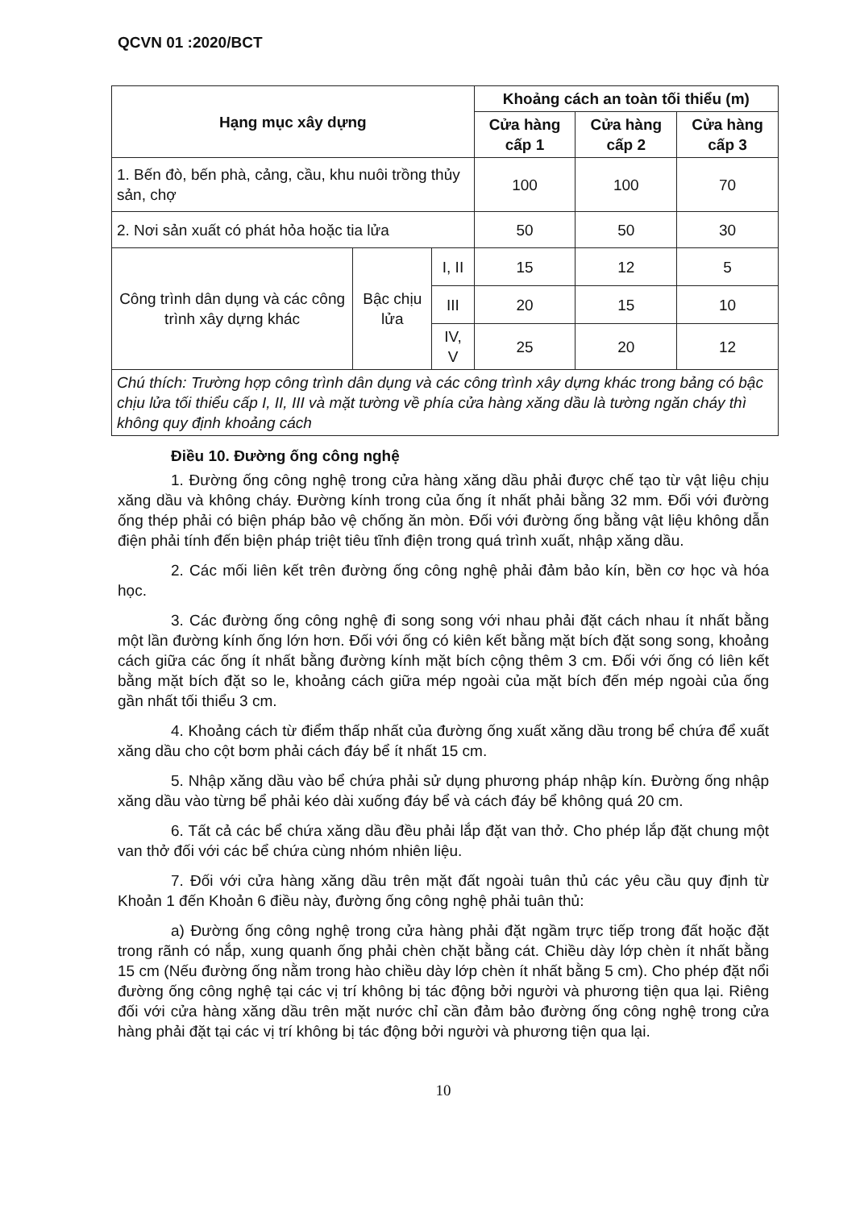QCVN 01 :2020/BCT
| Hạng mục xây dựng | | | Khoảng cách an toàn tối thiểu (m) | | |
| --- | --- | --- | --- | --- | --- |
| | | | Cửa hàng cấp 1 | Cửa hàng cấp 2 | Cửa hàng cấp 3 |
| 1. Bến đò, bến phà, cảng, cầu, khu nuôi trồng thủy sản, chợ | | | 100 | 100 | 70 |
| 2. Nơi sản xuất có phát hỏa hoặc tia lửa | | | 50 | 50 | 30 |
| Công trình dân dụng và các công trình xây dựng khác | Bậc chịu lửa | I, II | 15 | 12 | 5 |
| | | III | 20 | 15 | 10 |
| | | IV, V | 25 | 20 | 12 |
| Chú thích: Trường hợp công trình dân dụng và các công trình xây dựng khác trong bảng có bậc chịu lửa tối thiểu cấp I, II, III và mặt tường về phía cửa hàng xăng dầu là tường ngăn cháy thì không quy định khoảng cách | | | | | |
Điều 10. Đường ống công nghệ
1. Đường ống công nghệ trong cửa hàng xăng dầu phải được chế tạo từ vật liệu chịu xăng dầu và không cháy. Đường kính trong của ống ít nhất phải bằng 32 mm. Đối với đường ống thép phải có biện pháp bảo vệ chống ăn mòn. Đối với đường ống bằng vật liệu không dẫn điện phải tính đến biện pháp triệt tiêu tĩnh điện trong quá trình xuất, nhập xăng dầu.
2. Các mối liên kết trên đường ống công nghệ phải đảm bảo kín, bền cơ học và hóa học.
3. Các đường ống công nghệ đi song song với nhau phải đặt cách nhau ít nhất bằng một lần đường kính ống lớn hơn. Đối với ống có kiên kết bằng mặt bích đặt song song, khoảng cách giữa các ống ít nhất bằng đường kính mặt bích cộng thêm 3 cm. Đối với ống có liên kết bằng mặt bích đặt so le, khoảng cách giữa mép ngoài của mặt bích đến mép ngoài của ống gần nhất tối thiểu 3 cm.
4. Khoảng cách từ điểm thấp nhất của đường ống xuất xăng dầu trong bể chứa để xuất xăng dầu cho cột bơm phải cách đáy bể ít nhất 15 cm.
5. Nhập xăng dầu vào bể chứa phải sử dụng phương pháp nhập kín. Đường ống nhập xăng dầu vào từng bể phải kéo dài xuống đáy bể và cách đáy bể không quá 20 cm.
6. Tất cả các bể chứa xăng dầu đều phải lắp đặt van thở. Cho phép lắp đặt chung một van thở đối với các bể chứa cùng nhóm nhiên liệu.
7. Đối với cửa hàng xăng dầu trên mặt đất ngoài tuân thủ các yêu cầu quy định từ Khoản 1 đến Khoản 6 điều này, đường ống công nghệ phải tuân thủ:
a) Đường ống công nghệ trong cửa hàng phải đặt ngầm trực tiếp trong đất hoặc đặt trong rãnh có nắp, xung quanh ống phải chèn chặt bằng cát. Chiều dày lớp chèn ít nhất bằng 15 cm (Nếu đường ống nằm trong hào chiều dày lớp chèn ít nhất bằng 5 cm). Cho phép đặt nổi đường ống công nghệ tại các vị trí không bị tác động bởi người và phương tiện qua lại. Riêng đối với cửa hàng xăng dầu trên mặt nước chỉ cần đảm bảo đường ống công nghệ trong cửa hàng phải đặt tại các vị trí không bị tác động bởi người và phương tiện qua lại.
10